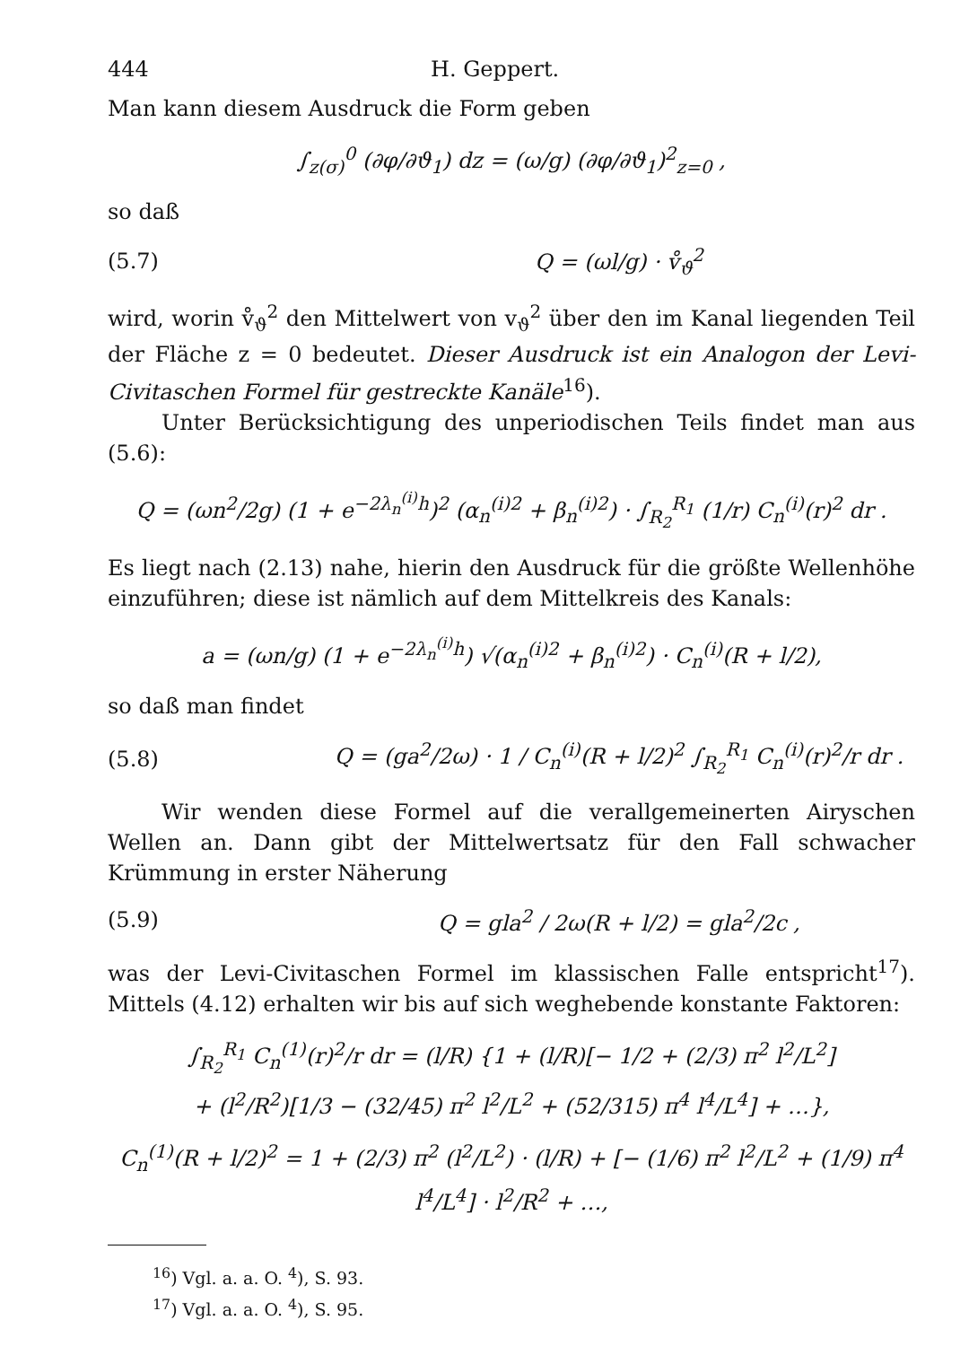444 H. Geppert.
Man kann diesem Ausdruck die Form geben
∫<sub>z(σ)</sub><sup>0</sup> (∂φ/∂ϑ<sub>1</sub>) dz = (ω/g) (∂φ/∂ϑ<sub>1</sub>)<sup>2</sup><sub>z=0</sub> ,
so daß
(5.7) Q = (ωl/g) · v̊<sub>ϑ</sub><sup>2</sup>
wird, worin v̊<sub>ϑ</sub><sup>2</sup> den Mittelwert von v<sub>ϑ</sub><sup>2</sup> über den im Kanal liegenden Teil der Fläche z = 0 bedeutet. Dieser Ausdruck ist ein Analogon der Levi-Civitaschen Formel für gestreckte Kanäle<sup>16</sup>).
Unter Berücksichtigung des unperiodischen Teils findet man aus (5.6):
Q = (ωn<sup>2</sup>/2g) (1 + e<sup>−2λ<sub>n</sub><sup>(i)</sup>h</sup>)<sup>2</sup> (α<sub>n</sub><sup>(i)2</sup> + β<sub>n</sub><sup>(i)2</sup>) · ∫<sub>R<sub>2</sub></sub><sup>R<sub>1</sub></sup> (1/r) C<sub>n</sub><sup>(i)</sup>(r)<sup>2</sup> dr .
Es liegt nach (2.13) nahe, hierin den Ausdruck für die größte Wellenhöhe einzuführen; diese ist nämlich auf dem Mittelkreis des Kanals:
a = (ωn/g) (1 + e<sup>−2λ<sub>n</sub><sup>(i)</sup>h</sup>) √(α<sub>n</sub><sup>(i)2</sup> + β<sub>n</sub><sup>(i)2</sup>) · C<sub>n</sub><sup>(i)</sup>(R + l/2),
so daß man findet
(5.8) Q = (ga<sup>2</sup>/2ω) · 1 / C<sub>n</sub><sup>(i)</sup>(R + l/2)<sup>2</sup> ∫<sub>R<sub>2</sub></sub><sup>R<sub>1</sub></sup> C<sub>n</sub><sup>(i)</sup>(r)<sup>2</sup>/r dr .
Wir wenden diese Formel auf die verallgemeinerten Airyschen Wellen an. Dann gibt der Mittelwertsatz für den Fall schwacher Krümmung in erster Näherung
(5.9) Q = gla<sup>2</sup> / 2ω(R + l/2) = gla<sup>2</sup>/2c ,
was der Levi-Civitaschen Formel im klassischen Falle entspricht<sup>17</sup>). Mittels (4.12) erhalten wir bis auf sich weghebende konstante Faktoren:
∫<sub>R<sub>2</sub></sub><sup>R<sub>1</sub></sup> C<sub>n</sub><sup>(1)</sup>(r)<sup>2</sup>/r dr = (l/R) {1 + (l/R)[− 1/2 + (2/3) π<sup>2</sup> l<sup>2</sup>/L<sup>2</sup>]
+ (l<sup>2</sup>/R<sup>2</sup>)[1/3 − (32/45) π<sup>2</sup> l<sup>2</sup>/L<sup>2</sup> + (52/315) π<sup>4</sup> l<sup>4</sup>/L<sup>4</sup>] + …},
C<sub>n</sub><sup>(1)</sup>(R + l/2)<sup>2</sup> = 1 + (2/3) π<sup>2</sup> (l<sup>2</sup>/L<sup>2</sup>) · (l/R) + [− (1/6) π<sup>2</sup> l<sup>2</sup>/L<sup>2</sup> + (1/9) π<sup>4</sup> l<sup>4</sup>/L<sup>4</sup>] · l<sup>2</sup>/R<sup>2</sup> + …,
<sup>16</sup>) Vgl. a. a. O. <sup>4</sup>), S. 93.
<sup>17</sup>) Vgl. a. a. O. <sup>4</sup>), S. 95.